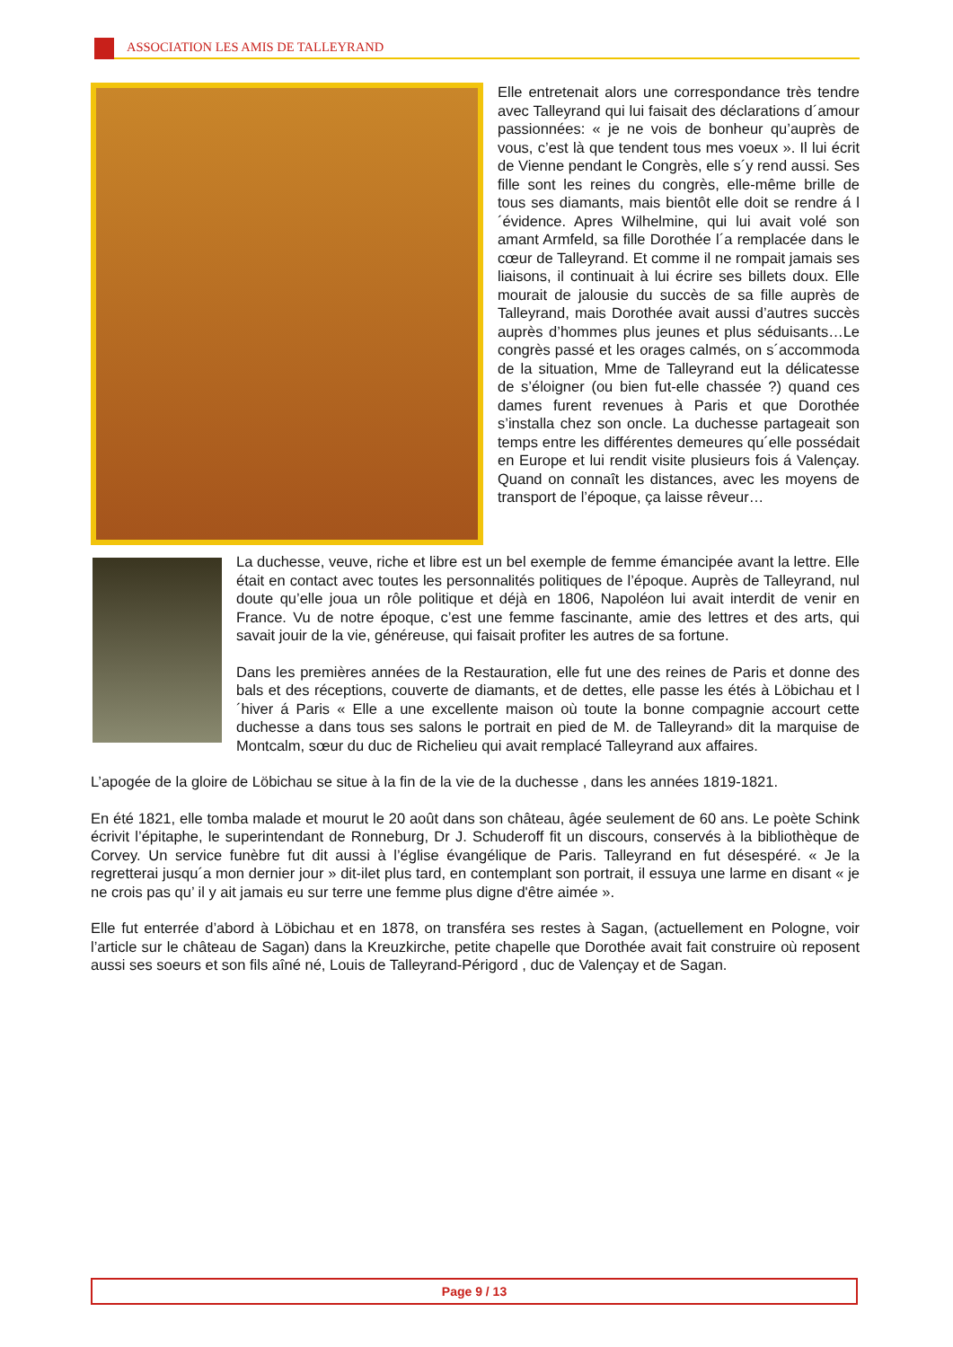ASSOCIATION LES AMIS DE TALLEYRAND
Elle entretenait alors une correspondance très tendre avec Talleyrand qui lui faisait des déclarations d´amour passionnées: « je ne vois de bonheur qu’auprès de vous, c’est là que tendent tous mes voeux ». Il lui écrit de Vienne pendant le Congrès, elle s´y rend aussi. Ses fille sont les reines du congrès, elle-même brille de tous ses diamants, mais bientôt elle doit se rendre á l´évidence. Apres Wilhelmine, qui lui avait volé son amant Armfeld, sa fille Dorothée l´a remplacée dans le cœur de Talleyrand. Et comme il ne rompait jamais ses liaisons, il continuait à lui écrire ses billets doux. Elle mourait de jalousie du succès de sa fille auprès de Talleyrand, mais Dorothée avait aussi d’autres succès auprès d’hommes plus jeunes et plus séduisants…Le congrès passé et les orages calmés, on s´accommoda de la situation, Mme de Talleyrand eut la délicatesse de s’éloigner (ou bien fut-elle chassée ?) quand ces dames furent revenues à Paris et que Dorothée s’installa chez son oncle. La duchesse partageait son temps entre les différentes demeures qu´elle possédait en Europe et lui rendit visite plusieurs fois á Valençay. Quand on connaît les distances, avec les moyens de transport de l’époque, ça laisse rêveur…
La duchesse, veuve, riche et libre est un bel exemple de femme émancipée avant la lettre. Elle était en contact avec toutes les personnalités politiques de l’époque. Auprès de Talleyrand, nul doute qu’elle joua un rôle politique et déjà en 1806, Napoléon lui avait interdit de venir en France. Vu de notre époque, c’est une femme fascinante, amie des lettres et des arts, qui savait jouir de la vie, généreuse, qui faisait profiter les autres de sa fortune.
Dans les premières années de la Restauration, elle fut une des reines de Paris et donne des bals et des réceptions, couverte de diamants, et de dettes, elle passe les étés à Löbichau et l´hiver á Paris « Elle a une excellente maison où toute la bonne compagnie accourt cette duchesse a dans tous ses salons le portrait en pied de M. de Talleyrand» dit la marquise de Montcalm, sœur du duc de Richelieu qui avait remplacé Talleyrand aux affaires.
L’apogée de la gloire de Löbichau se situe à la fin de la vie de la duchesse , dans les années 1819-1821.
En été 1821, elle tomba malade et mourut le 20 août dans son château, âgée seulement de 60 ans. Le poète Schink écrivit l’épitaphe, le superintendant de Ronneburg, Dr J. Schuderoff fit un discours, conservés à la bibliothèque de Corvey. Un service funèbre fut dit aussi à l’église évangélique de Paris. Talleyrand en fut désespéré. « Je la regretterai jusqu´a mon dernier jour » dit-ilet plus tard, en contemplant son portrait, il essuya une larme en disant « je ne crois pas qu’ il y ait jamais eu sur terre une femme plus digne d'être aimée ».
Elle fut enterrée d’abord à Löbichau et en 1878, on transféra ses restes à Sagan, (actuellement en Pologne, voir l’article sur le château de Sagan) dans la Kreuzkirche, petite chapelle que Dorothée avait fait construire où reposent aussi ses soeurs et son fils aîné né, Louis de Talleyrand-Périgord , duc de Valençay et de Sagan.
Page 9 / 13